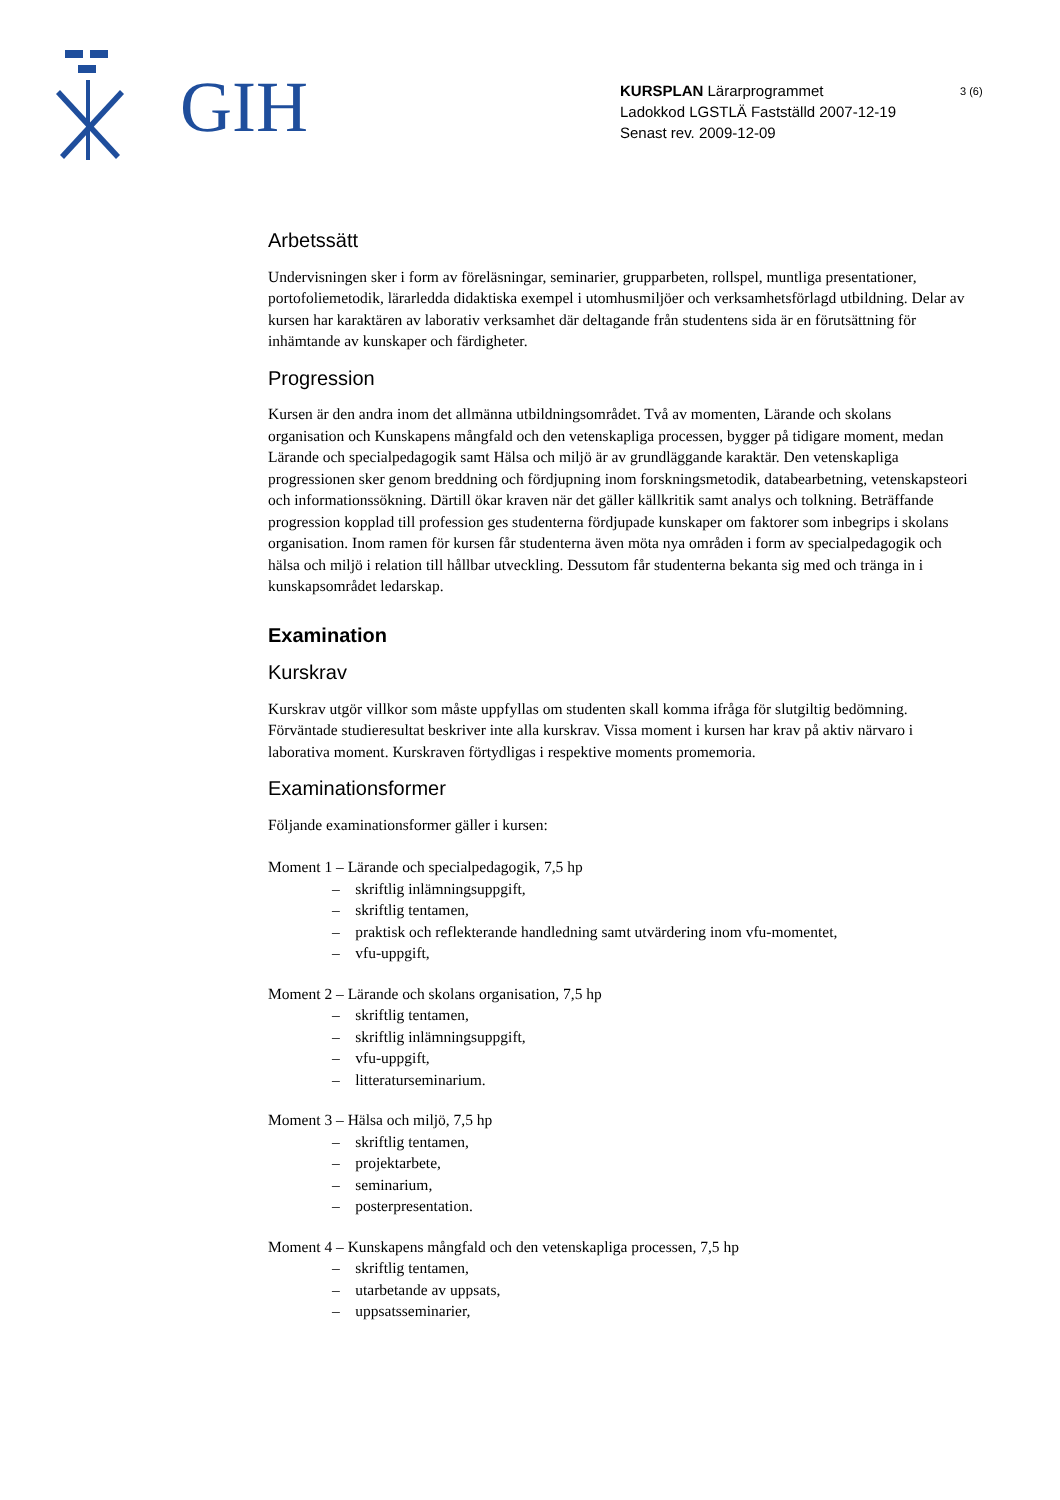GIH
KURSPLAN Lärarprogrammet
Ladokkod LGSTLÄ Fastställd 2007-12-19
Senast rev. 2009-12-09
3 (6)
Arbetssätt
Undervisningen sker i form av föreläsningar, seminarier, grupparbeten, rollspel, muntliga presentationer, portofoliemetodik, lärarledda didaktiska exempel i utomhusmiljöer och verksamhetsförlagd utbildning. Delar av kursen har karaktären av laborativ verksamhet där deltagande från studentens sida är en förutsättning för inhämtande av kunskaper och färdigheter.
Progression
Kursen är den andra inom det allmänna utbildningsområdet. Två av momenten, Lärande och skolans organisation och Kunskapens mångfald och den vetenskapliga processen, bygger på tidigare moment, medan Lärande och specialpedagogik samt Hälsa och miljö är av grundläggande karaktär. Den vetenskapliga progressionen sker genom breddning och fördjupning inom forskningsmetodik, databearbetning, vetenskapsteori och informationssökning. Därtill ökar kraven när det gäller källkritik samt analys och tolkning. Beträffande progression kopplad till profession ges studenterna fördjupade kunskaper om faktorer som inbegrips i skolans organisation. Inom ramen för kursen får studenterna även möta nya områden i form av specialpedagogik och hälsa och miljö i relation till hållbar utveckling. Dessutom får studenterna bekanta sig med och tränga in i kunskapsområdet ledarskap.
Examination
Kurskrav
Kurskrav utgör villkor som måste uppfyllas om studenten skall komma ifråga för slutgiltig bedömning. Förväntade studieresultat beskriver inte alla kurskrav. Vissa moment i kursen har krav på aktiv närvaro i laborativa moment. Kurskraven förtydligas i respektive moments promemoria.
Examinationsformer
Följande examinationsformer gäller i kursen:
Moment 1 – Lärande och specialpedagogik, 7,5 hp
– skriftlig inlämningsuppgift,
– skriftlig tentamen,
– praktisk och reflekterande handledning samt utvärdering inom vfu-momentet,
– vfu-uppgift,
Moment 2 – Lärande och skolans organisation, 7,5 hp
– skriftlig tentamen,
– skriftlig inlämningsuppgift,
– vfu-uppgift,
– litteraturseminarium.
Moment 3 – Hälsa och miljö, 7,5 hp
– skriftlig tentamen,
– projektarbete,
– seminarium,
– posterpresentation.
Moment 4 – Kunskapens mångfald och den vetenskapliga processen, 7,5 hp
– skriftlig tentamen,
– utarbetande av uppsats,
– uppsatsseminarier,